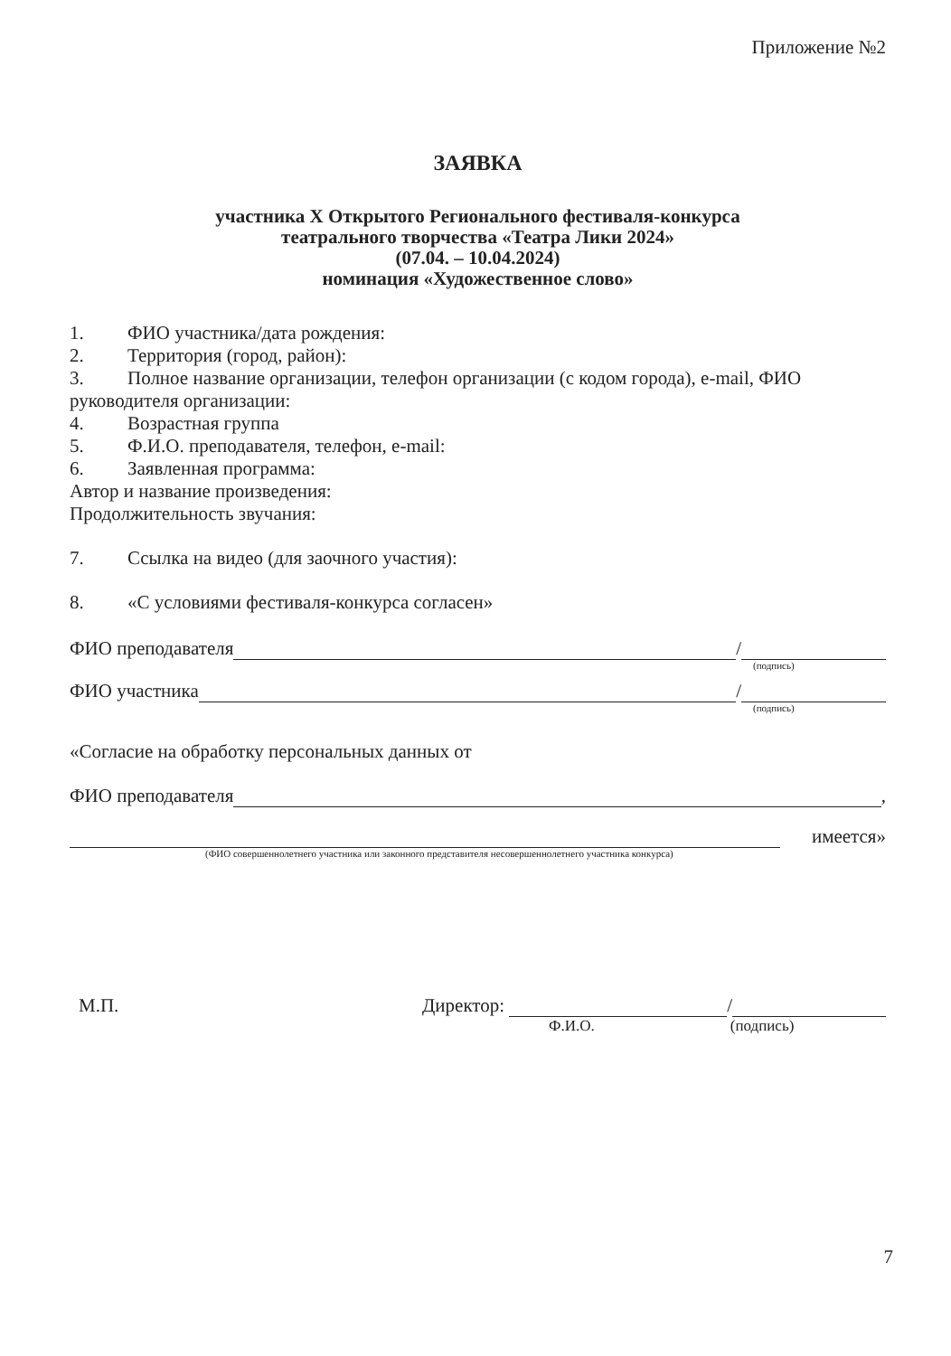Приложение №2
ЗАЯВКА
участника X Открытого Регионального фестиваля-конкурса
театрального творчества «Театра Лики 2024»
(07.04. – 10.04.2024)
номинация «Художественное слово»
1. ФИО участника/дата рождения:
2. Территория (город, район):
3. Полное название организации, телефон организации (с кодом города), e-mail, ФИО руководителя организации:
4. Возрастная группа
5. Ф.И.О. преподавателя, телефон, e-mail:
6. Заявленная программа:
Автор и название произведения:
Продолжительность звучания:
7. Ссылка на видео (для заочного участия):
8. «С условиями фестиваля-конкурса согласен»
ФИО преподавателя /
(подпись)
ФИО участника /
(подпись)
«Согласие на обработку персональных данных от
ФИО преподавателя ,
имеется»
(ФИО совершеннолетнего участника или законного представителя несовершеннолетнего участника конкурса)
М.П. Директор: /
Ф.И.О. (подпись)
7